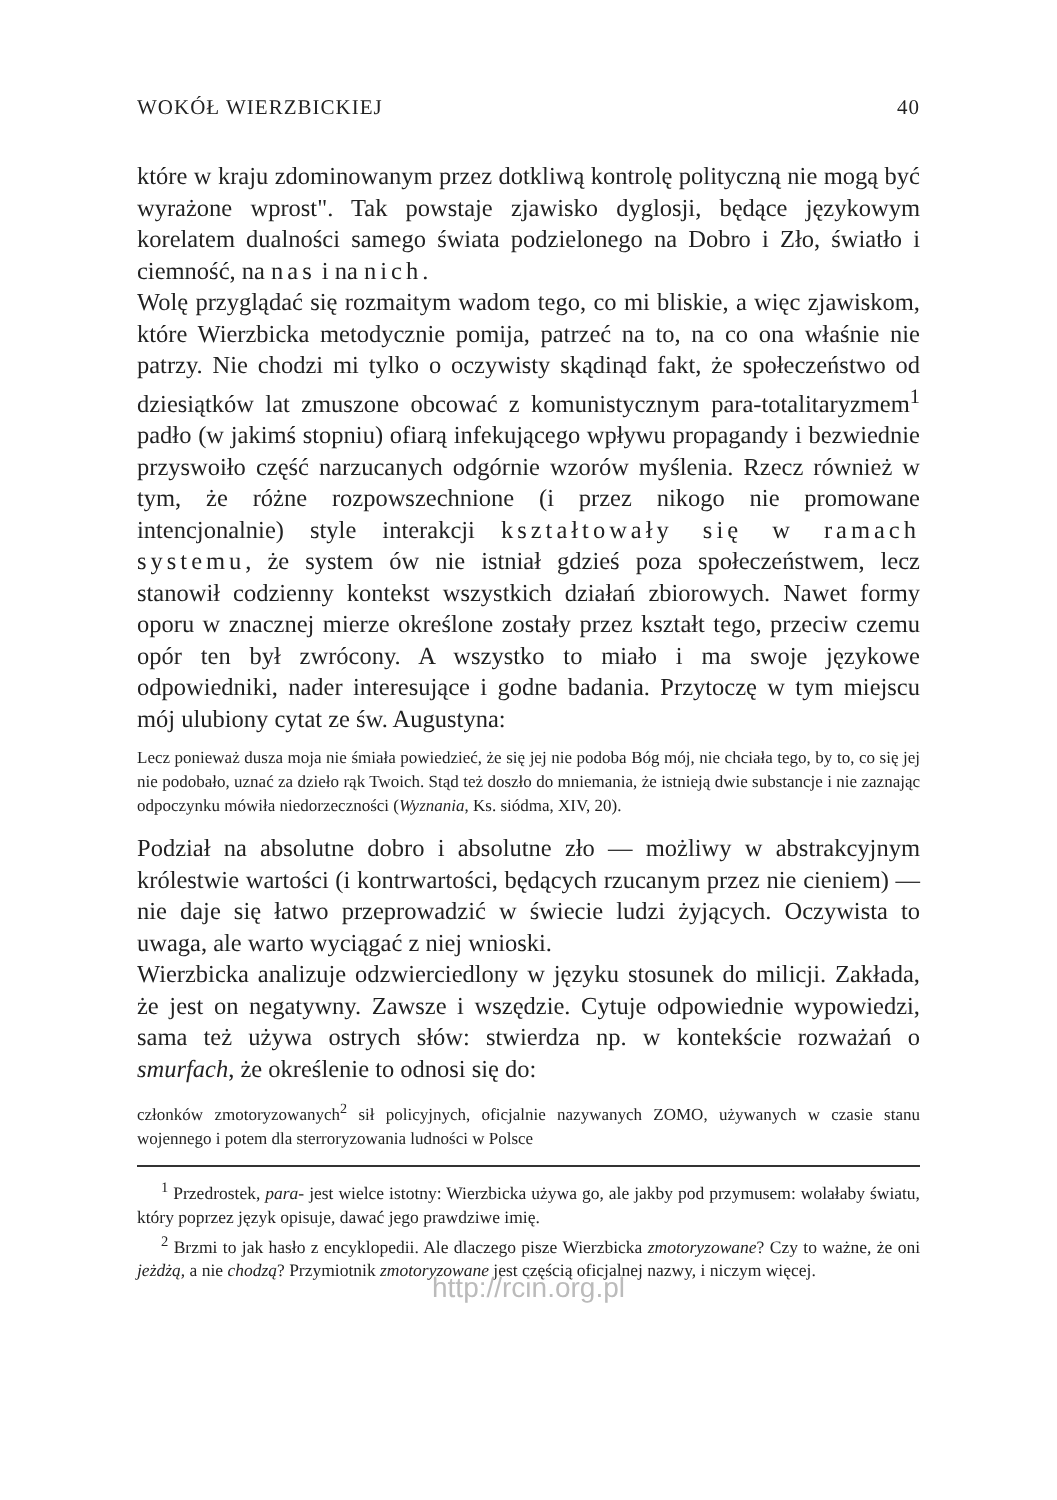WOKÓŁ WIERZBICKIEJ 40
które w kraju zdominowanym przez dotkliwą kontrolę polityczną nie mogą być wyrażone wprost". Tak powstaje zjawisko dyglosji, będące językowym korelatem dualności samego świata podzielonego na Dobro i Zło, światło i ciemność, na nas i na nich.
Wolę przyglądać się rozmaitym wadom tego, co mi bliskie, a więc zjawiskom, które Wierzbicka metodycznie pomija, patrzeć na to, na co ona właśnie nie patrzy. Nie chodzi mi tylko o oczywisty skądinąd fakt, że społeczeństwo od dziesiątków lat zmuszone obcować z komunistycznym para-totalitaryzmem<sup>1</sup> padło (w jakimś stopniu) ofiarą infekującego wpływu propagandy i bezwiednie przyswoiło część narzucanych odgórnie wzorów myślenia. Rzecz również w tym, że różne rozpowszechnione (i przez nikogo nie promowane intencjonalnie) style interakcji kształtowały się w ramach systemu, że system ów nie istniał gdzieś poza społeczeństwem, lecz stanowił codzienny kontekst wszystkich działań zbiorowych. Nawet formy oporu w znacznej mierze określone zostały przez kształt tego, przeciw czemu opór ten był zwrócony. A wszystko to miało i ma swoje językowe odpowiedniki, nader interesujące i godne badania. Przytoczę w tym miejscu mój ulubiony cytat ze św. Augustyna:
Lecz ponieważ dusza moja nie śmiała powiedzieć, że się jej nie podoba Bóg mój, nie chciała tego, by to, co się jej nie podobało, uznać za dzieło rąk Twoich. Stąd też doszło do mniemania, że istnieją dwie substancje i nie zaznając odpoczynku mówiła niedorzeczności (Wyznania, Ks. siódma, XIV, 20).
Podział na absolutne dobro i absolutne zło — możliwy w abstrakcyjnym królestwie wartości (i kontrwartości, będących rzucanym przez nie cieniem) — nie daje się łatwo przeprowadzić w świecie ludzi żyjących. Oczywista to uwaga, ale warto wyciągać z niej wnioski.
Wierzbicka analizuje odzwierciedlony w języku stosunek do milicji. Zakłada, że jest on negatywny. Zawsze i wszędzie. Cytuje odpowiednie wypowiedzi, sama też używa ostrych słów: stwierdza np. w kontekście rozważań o smurfach, że określenie to odnosi się do:
członków zmotoryzowanych<sup>2</sup> sił policyjnych, oficjalnie nazywanych ZOMO, używanych w czasie stanu wojennego i potem dla sterroryzowania ludności w Polsce
<sup>1</sup> Przedrostek, para- jest wielce istotny: Wierzbicka używa go, ale jakby pod przymusem: wolałaby światu, który poprzez język opisuje, dawać jego prawdziwe imię.
<sup>2</sup> Brzmi to jak hasło z encyklopedii. Ale dlaczego pisze Wierzbicka zmotoryzowane? Czy to ważne, że oni jeżdżą, a nie chodzą? Przymiotnik zmotoryzowane jest częścią oficjalnej nazwy, i niczym więcej.
http://rcin.org.pl